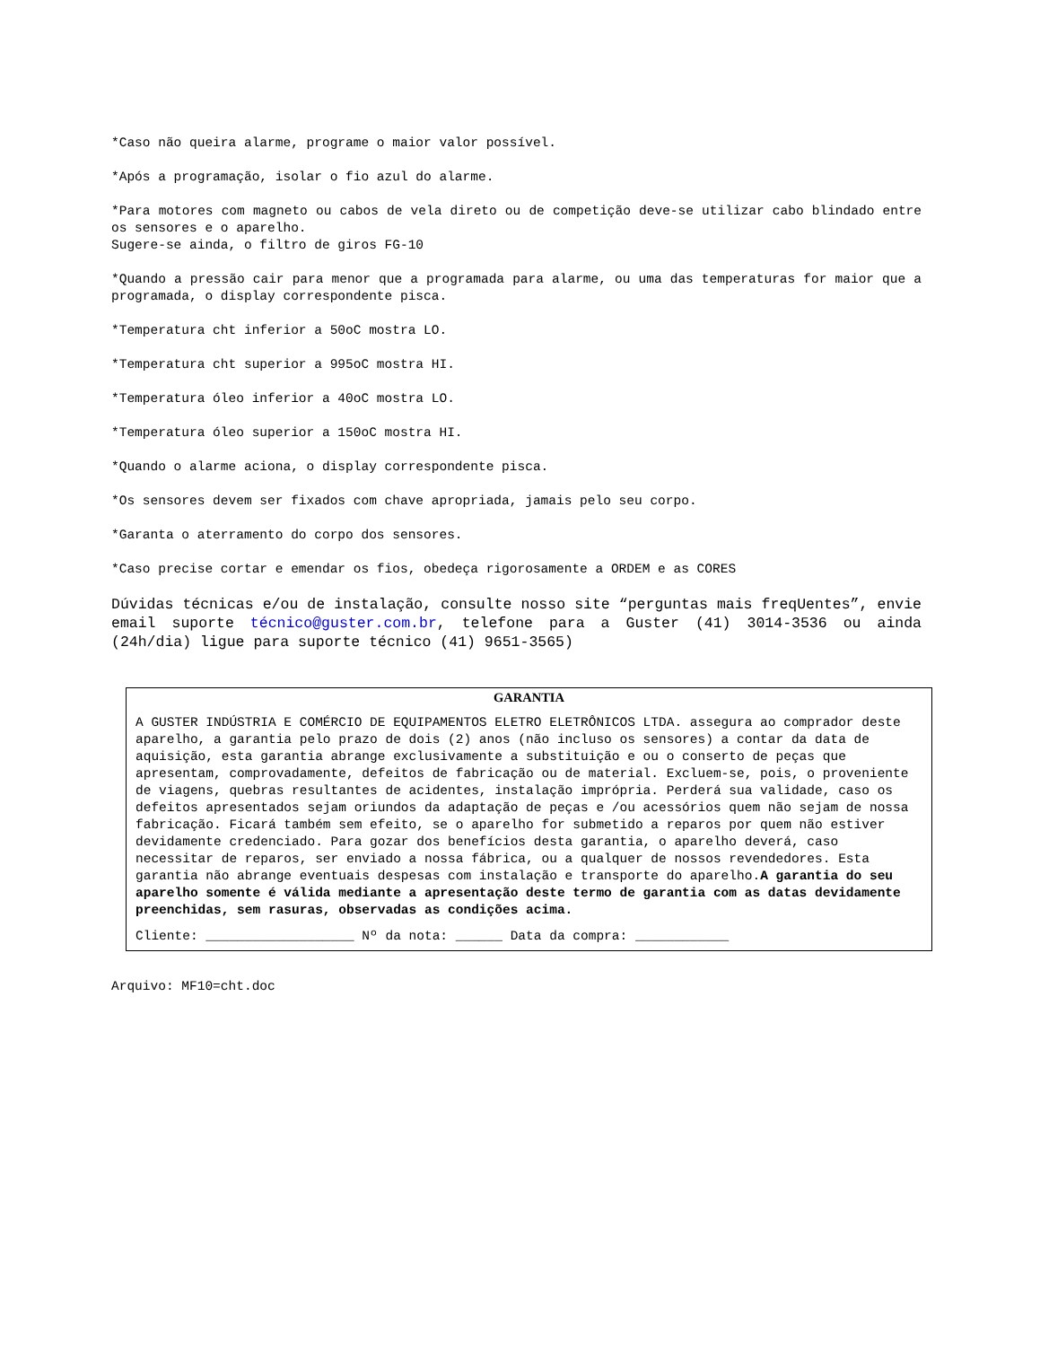*Caso não queira alarme, programe o maior valor possível.
*Após a programação, isolar o fio azul do alarme.
*Para motores com magneto ou cabos de vela direto ou de competição deve-se utilizar cabo blindado entre os sensores e o aparelho.
Sugere-se ainda, o filtro de giros FG-10
*Quando a pressão cair para menor que a programada para alarme, ou uma das temperaturas for maior que a programada, o display correspondente pisca.
*Temperatura cht inferior a 50oC mostra LO.
*Temperatura cht superior a 995oC mostra HI.
*Temperatura óleo inferior a 40oC mostra LO.
*Temperatura óleo superior a 150oC mostra HI.
*Quando o alarme aciona, o display correspondente pisca.
*Os sensores devem ser fixados com chave apropriada, jamais pelo seu corpo.
*Garanta o aterramento do corpo dos sensores.
*Caso precise cortar e emendar os fios, obedeça rigorosamente a ORDEM e as CORES
Dúvidas técnicas e/ou de instalação, consulte nosso site “perguntas mais freqUentes”, envie email suporte técnico@guster.com.br, telefone para a Guster (41) 3014-3536 ou ainda (24h/dia) ligue para suporte técnico (41) 9651-3565)
GARANTIA
A GUSTER INDÚSTRIA E COMÉRCIO DE EQUIPAMENTOS ELETRO ELETRÔNICOS LTDA. assegura ao comprador deste aparelho, a garantia pelo prazo de dois (2) anos (não incluso os sensores) a contar da data de aquisição, esta garantia abrange exclusivamente a substituição e ou o conserto de peças que apresentam, comprovadamente, defeitos de fabricação ou de material. Excluem-se, pois, o proveniente de viagens, quebras resultantes de acidentes, instalação imprópria. Perderá sua validade, caso os defeitos apresentados sejam oriundos da adaptação de peças e /ou acessórios quem não sejam de nossa fabricação. Ficará também sem efeito, se o aparelho for submetido a reparos por quem não estiver devidamente credenciado. Para gozar dos benefícios desta garantia, o aparelho deverá, caso necessitar de reparos, ser enviado a nossa fábrica, ou a qualquer de nossos revendedores. Esta garantia não abrange eventuais despesas com instalação e transporte do aparelho.A garantia do seu aparelho somente é válida mediante a apresentação deste termo de garantia com as datas devidamente preenchidas, sem rasuras, observadas as condições acima.
Cliente: ___________________ Nº da nota: ______ Data da compra: ____________
Arquivo: MF10=cht.doc